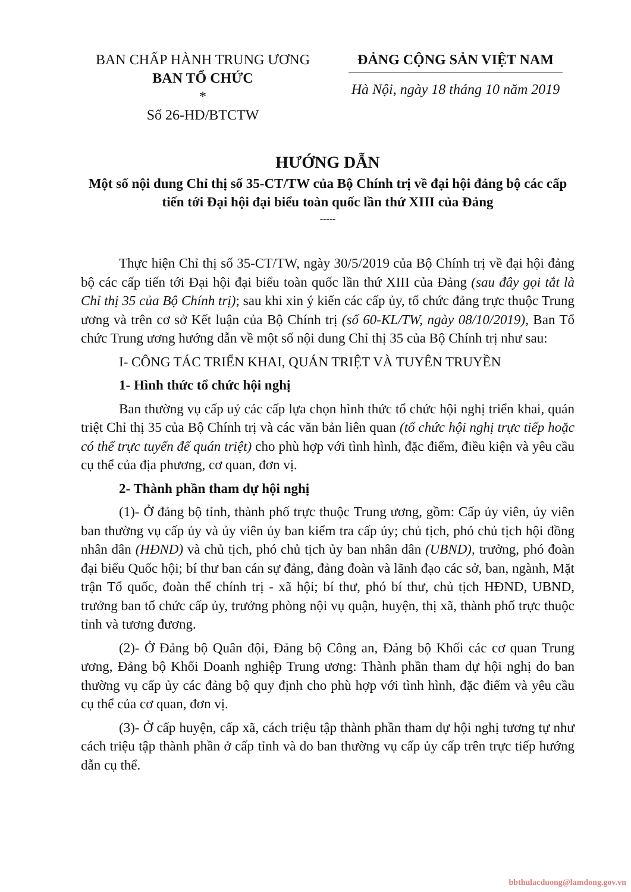BAN CHẤP HÀNH TRUNG ƯƠNG
BAN TỔ CHỨC
*
Số 26-HD/BTCTW
ĐẢNG CỘNG SẢN VIỆT NAM
Hà Nội, ngày 18 tháng 10 năm 2019
HƯỚNG DẪN
Một số nội dung Chỉ thị số 35-CT/TW của Bộ Chính trị về đại hội đảng bộ các cấp tiến tới Đại hội đại biểu toàn quốc lần thứ XIII của Đảng
-----
Thực hiện Chỉ thị số 35-CT/TW, ngày 30/5/2019 của Bộ Chính trị về đại hội đảng bộ các cấp tiến tới Đại hội đại biểu toàn quốc lần thứ XIII của Đảng (sau đây gọi tắt là Chỉ thị 35 của Bộ Chính trị); sau khi xin ý kiến các cấp ủy, tổ chức đảng trực thuộc Trung ương và trên cơ sở Kết luận của Bộ Chính trị (số 60-KL/TW, ngày 08/10/2019), Ban Tổ chức Trung ương hướng dẫn về một số nội dung Chỉ thị 35 của Bộ Chính trị như sau:
I- CÔNG TÁC TRIỂN KHAI, QUÁN TRIỆT VÀ TUYÊN TRUYỀN
1- Hình thức tổ chức hội nghị
Ban thường vụ cấp uỷ các cấp lựa chọn hình thức tổ chức hội nghị triển khai, quán triệt Chỉ thị 35 của Bộ Chính trị và các văn bản liên quan (tổ chức hội nghị trực tiếp hoặc có thể trực tuyến để quán triệt) cho phù hợp với tình hình, đặc điểm, điều kiện và yêu cầu cụ thể của địa phương, cơ quan, đơn vị.
2- Thành phần tham dự hội nghị
(1)- Ở đảng bộ tỉnh, thành phố trực thuộc Trung ương, gồm: Cấp ủy viên, ủy viên ban thường vụ cấp ủy và ủy viên ủy ban kiểm tra cấp ủy; chủ tịch, phó chủ tịch hội đồng nhân dân (HĐND) và chủ tịch, phó chủ tịch ủy ban nhân dân (UBND), trưởng, phó đoàn đại biểu Quốc hội; bí thư ban cán sự đảng, đảng đoàn và lãnh đạo các sở, ban, ngành, Mặt trận Tổ quốc, đoàn thể chính trị - xã hội; bí thư, phó bí thư, chủ tịch HĐND, UBND, trưởng ban tổ chức cấp ủy, trưởng phòng nội vụ quận, huyện, thị xã, thành phố trực thuộc tỉnh và tương đương.
(2)- Ở Đảng bộ Quân đội, Đảng bộ Công an, Đảng bộ Khối các cơ quan Trung ương, Đảng bộ Khối Doanh nghiệp Trung ương: Thành phần tham dự hội nghị do ban thường vụ cấp ủy các đảng bộ quy định cho phù hợp với tình hình, đặc điểm và yêu cầu cụ thể của cơ quan, đơn vị.
(3)- Ở cấp huyện, cấp xã, cách triệu tập thành phần tham dự hội nghị tương tự như cách triệu tập thành phần ở cấp tỉnh và do ban thường vụ cấp ủy cấp trên trực tiếp hướng dẫn cụ thể.
bbthulacduong@lamdong.gov.vn